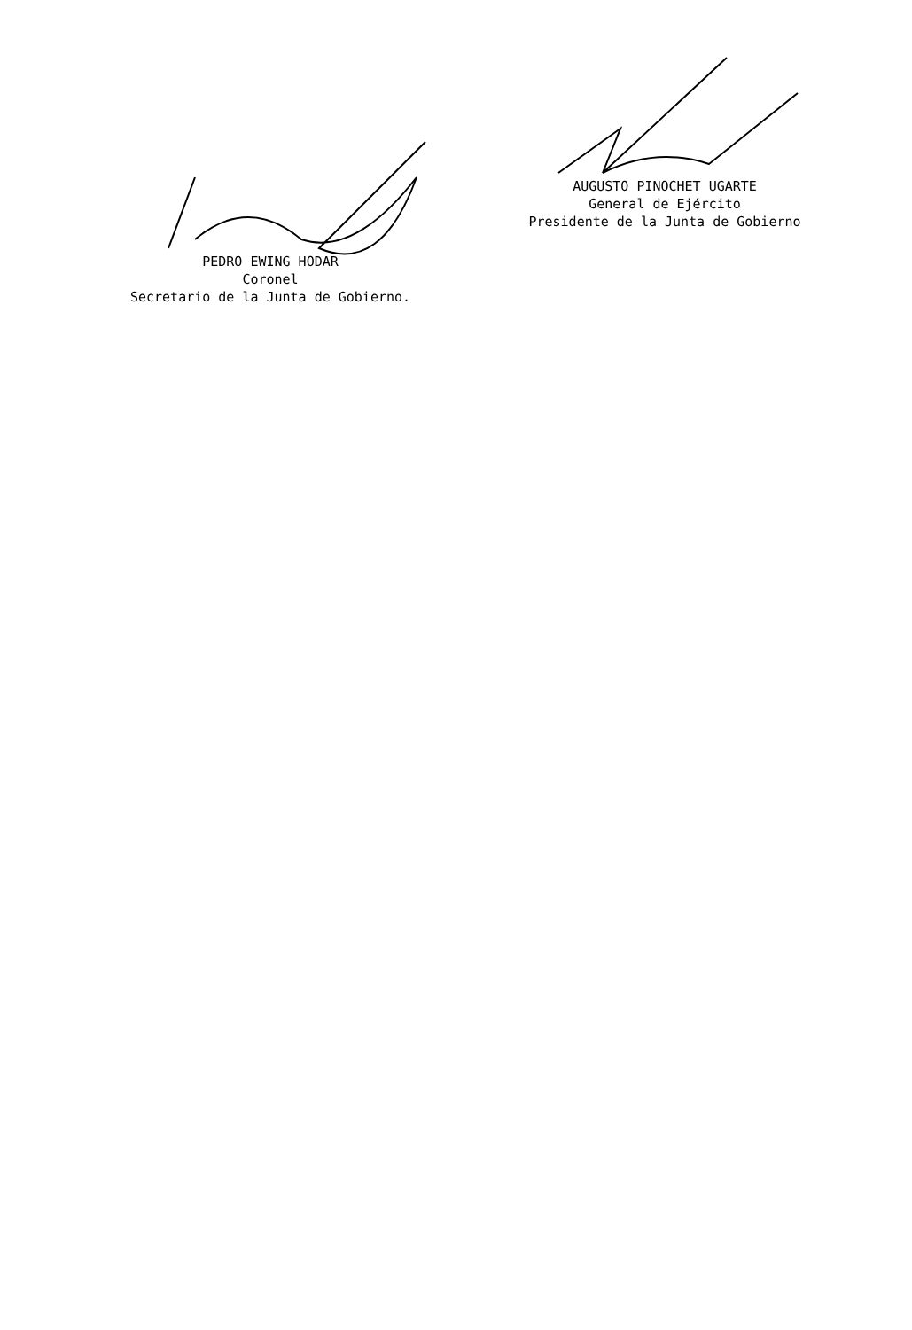AUGUSTO PINOCHET UGARTE
General de Ejército
Presidente de la Junta de Gobierno
PEDRO EWING HODAR
Coronel
Secretario de la Junta de Gobierno.